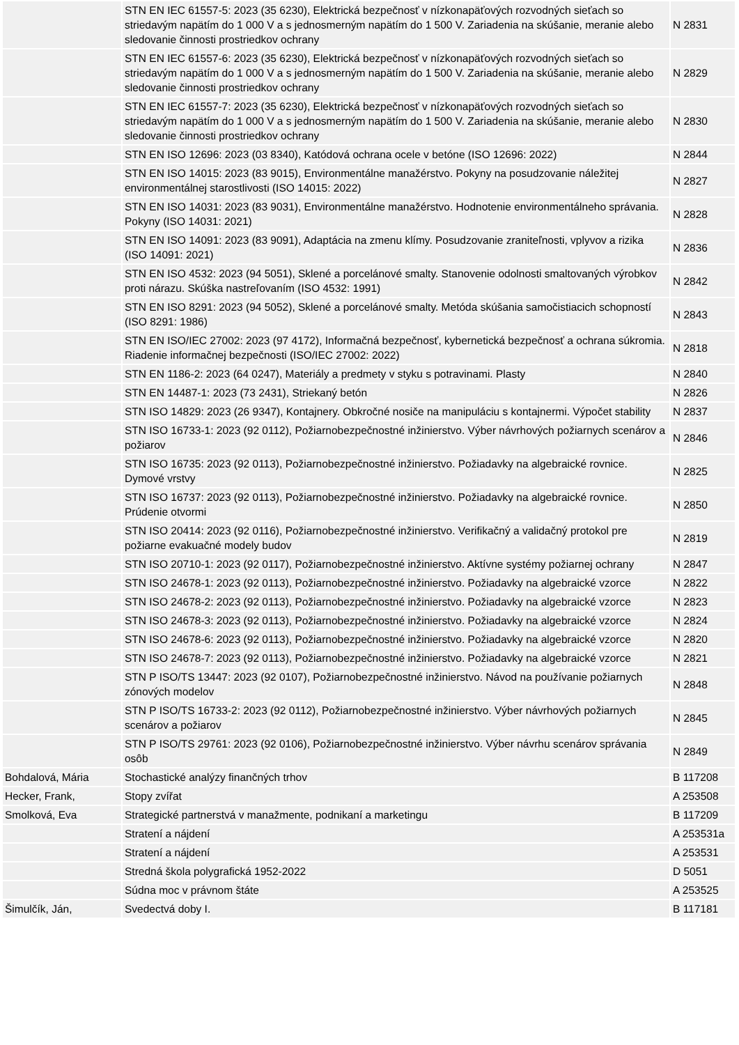| | STN EN IEC 61557-5: 2023 (35 6230), Elektrická bezpečnosť v nízkonapäťových rozvodných sieťach so striedavým napätím do 1 000 V a s jednosmerným napätím do 1 500 V. Zariadenia na skúšanie, meranie alebo sledovanie činnosti prostriedkov ochrany | N 2831 |
| | STN EN IEC 61557-6: 2023 (35 6230), Elektrická bezpečnosť v nízkonapäťových rozvodných sieťach so striedavým napätím do 1 000 V a s jednosmerným napätím do 1 500 V. Zariadenia na skúšanie, meranie alebo sledovanie činnosti prostriedkov ochrany | N 2829 |
| | STN EN IEC 61557-7: 2023 (35 6230), Elektrická bezpečnosť v nízkonapäťových rozvodných sieťach so striedavým napätím do 1 000 V a s jednosmerným napätím do 1 500 V. Zariadenia na skúšanie, meranie alebo sledovanie činnosti prostriedkov ochrany | N 2830 |
| | STN EN ISO 12696: 2023 (03 8340), Katódová ochrana ocele v betóne (ISO 12696: 2022) | N 2844 |
| | STN EN ISO 14015: 2023 (83 9015), Environmentálne manažérstvo. Pokyny na posudzovanie náležitej environmentálnej starostlivosti (ISO 14015: 2022) | N 2827 |
| | STN EN ISO 14031: 2023 (83 9031), Environmentálne manažérstvo. Hodnotenie environmentálneho správania. Pokyny (ISO 14031: 2021) | N 2828 |
| | STN EN ISO 14091: 2023 (83 9091), Adaptácia na zmenu klímy. Posudzovanie zraniteľnosti, vplyvov a rizika (ISO 14091: 2021) | N 2836 |
| | STN EN ISO 4532: 2023 (94 5051), Sklené a porcelánové smalty. Stanovenie odolnosti smaltovaných výrobkov proti nárazu. Skúška nastreľovaním (ISO 4532: 1991) | N 2842 |
| | STN EN ISO 8291: 2023 (94 5052), Sklené a porcelánové smalty. Metóda skúšania samočistiacich schopností (ISO 8291: 1986) | N 2843 |
| | STN EN ISO/IEC 27002: 2023 (97 4172), Informačná bezpečnosť, kybernetická bezpečnosť a ochrana súkromia. Riadenie informačnej bezpečnosti (ISO/IEC 27002: 2022) | N 2818 |
| | STN EN 1186-2: 2023 (64 0247), Materiály a predmety v styku s potravinami. Plasty | N 2840 |
| | STN EN 14487-1: 2023 (73 2431), Striekaný betón | N 2826 |
| | STN ISO 14829: 2023 (26 9347), Kontajnery. Obkročné nosiče na manipuláciu s kontajnermi. Výpočet stability | N 2837 |
| | STN ISO 16733-1: 2023 (92 0112), Požiarnobezpečnostné inžinierstvo. Výber návrhových požiarnych scenárov a požiarov | N 2846 |
| | STN ISO 16735: 2023 (92 0113), Požiarnobezpečnostné inžinierstvo. Požiadavky na algebraické rovnice. Dymové vrstvy | N 2825 |
| | STN ISO 16737: 2023 (92 0113), Požiarnobezpečnostné inžinierstvo. Požiadavky na algebraické rovnice. Prúdenie otvormi | N 2850 |
| | STN ISO 20414: 2023 (92 0116), Požiarnobezpečnostné inžinierstvo. Verifikačný a validačný protokol pre požiarne evakuačné modely budov | N 2819 |
| | STN ISO 20710-1: 2023 (92 0117), Požiarnobezpečnostné inžinierstvo. Aktívne systémy požiarnej ochrany | N 2847 |
| | STN ISO 24678-1: 2023 (92 0113), Požiarnobezpečnostné inžinierstvo. Požiadavky na algebraické vzorce | N 2822 |
| | STN ISO 24678-2: 2023 (92 0113), Požiarnobezpečnostné inžinierstvo. Požiadavky na algebraické vzorce | N 2823 |
| | STN ISO 24678-3: 2023 (92 0113), Požiarnobezpečnostné inžinierstvo. Požiadavky na algebraické vzorce | N 2824 |
| | STN ISO 24678-6: 2023 (92 0113), Požiarnobezpečnostné inžinierstvo. Požiadavky na algebraické vzorce | N 2820 |
| | STN ISO 24678-7: 2023 (92 0113), Požiarnobezpečnostné inžinierstvo. Požiadavky na algebraické vzorce | N 2821 |
| | STN P ISO/TS 13447: 2023 (92 0107), Požiarnobezpečnostné inžinierstvo. Návod na používanie požiarnych zónových modelov | N 2848 |
| | STN P ISO/TS 16733-2: 2023 (92 0112), Požiarnobezpečnostné inžinierstvo. Výber návrhových požiarnych scenárov a požiarov | N 2845 |
| | STN P ISO/TS 29761: 2023 (92 0106), Požiarnobezpečnostné inžinierstvo. Výber návrhu scenárov správania osôb | N 2849 |
| Bohdalová, Mária | Stochastické analýzy finančných trhov | B 117208 |
| Hecker, Frank, | Stopy zvířat | A 253508 |
| Smolková, Eva | Strategické partnerstvá v manažmente, podnikaní a marketingu | B 117209 |
| | Stratení a nájdení | A 253531a |
| | Stratení a nájdení | A 253531 |
| | Stredná škola polygrafická 1952-2022 | D 5051 |
| | Súdna moc v právnom štáte | A 253525 |
| Šimulčík, Ján, | Svedectvá doby I. | B 117181 |